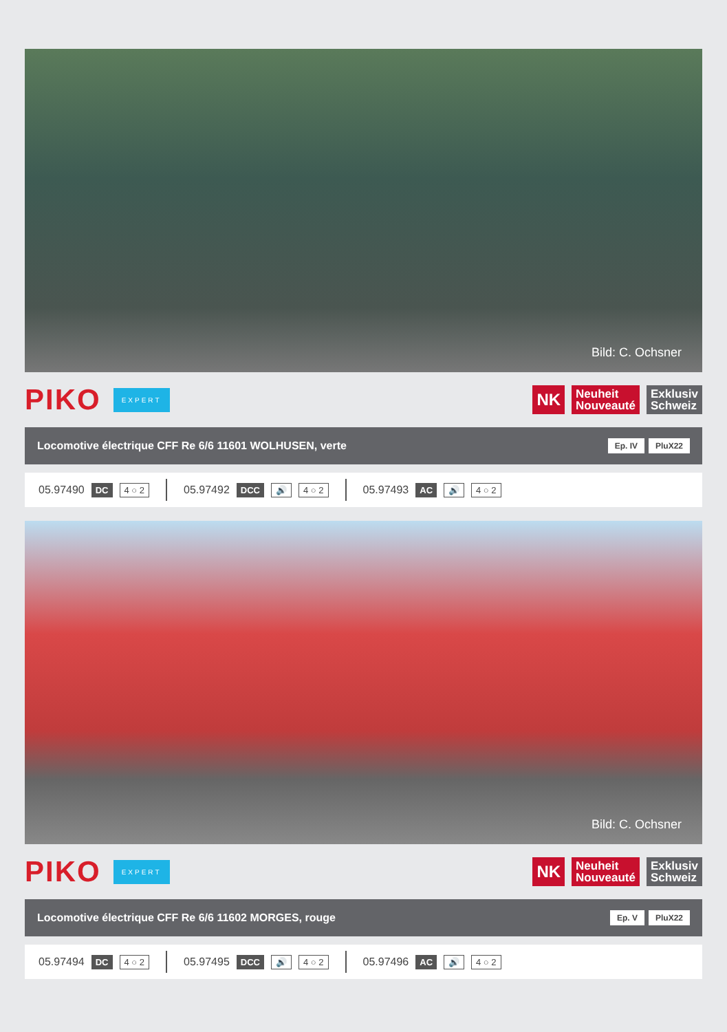Bild: C. Ochsner
PIKO EXPERT
NK Neuheit
Nouveauté Exklusiv
Schweiz
Locomotive électrique CFF Re 6/6 11601 WOLHUSEN, verte Ep. IV PluX22
05.97490 DC 4 ○ 2 05.97492 DCC 🔊 4 ○ 2 05.97493 AC 🔊 4 ○ 2
Bild: C. Ochsner
PIKO EXPERT
NK Neuheit
Nouveauté Exklusiv
Schweiz
Locomotive électrique CFF Re 6/6 11602 MORGES, rouge Ep. V PluX22
05.97494 DC 4 ○ 2 05.97495 DCC 🔊 4 ○ 2 05.97496 AC 🔊 4 ○ 2